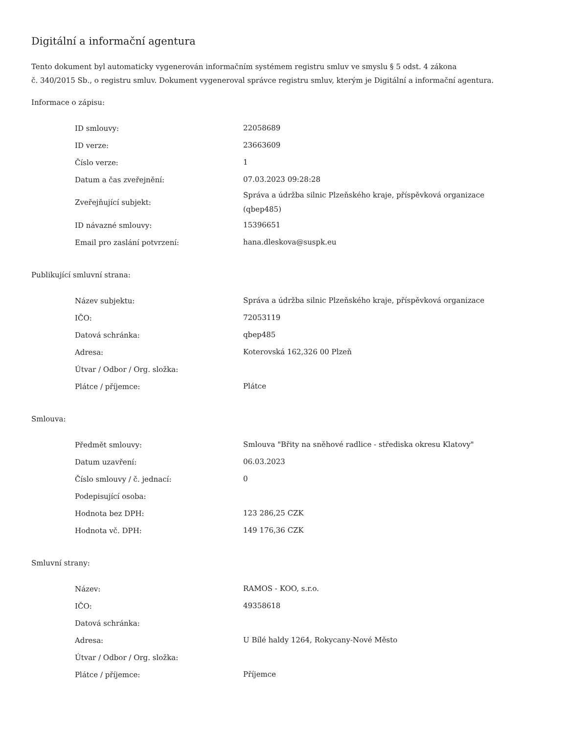Digitální a informační agentura
Tento dokument byl automaticky vygenerován informačním systémem registru smluv ve smyslu § 5 odst. 4 zákona
č. 340/2015 Sb., o registru smluv. Dokument vygeneroval správce registru smluv, kterým je Digitální a informační agentura.
Informace o zápisu:
| ID smlouvy: | 22058689 |
| ID verze: | 23663609 |
| Číslo verze: | 1 |
| Datum a čas zveřejnění: | 07.03.2023 09:28:28 |
| Zveřejňující subjekt: | Správa a údržba silnic Plzeňského kraje, příspěvková organizace (qbep485) |
| ID návazné smlouvy: | 15396651 |
| Email pro zaslání potvrzení: | hana.dleskova@suspk.eu |
Publikující smluvní strana:
| Název subjektu: | Správa a údržba silnic Plzeňského kraje, příspěvková organizace |
| IČO: | 72053119 |
| Datová schránka: | qbep485 |
| Adresa: | Koterovská 162,326 00 Plzeň |
| Útvar / Odbor / Org. složka: | |
| Plátce / příjemce: | Plátce |
Smlouva:
| Předmět smlouvy: | Smlouva "Břity na sněhové radlice - střediska okresu Klatovy" |
| Datum uzavření: | 06.03.2023 |
| Číslo smlouvy / č. jednací: | 0 |
| Podepisující osoba: | |
| Hodnota bez DPH: | 123 286,25 CZK |
| Hodnota vč. DPH: | 149 176,36 CZK |
Smluvní strany:
| Název: | RAMOS - KOO, s.r.o. |
| IČO: | 49358618 |
| Datová schránka: | |
| Adresa: | U Bílé haldy 1264, Rokycany-Nové Město |
| Útvar / Odbor / Org. složka: | |
| Plátce / příjemce: | Příjemce |